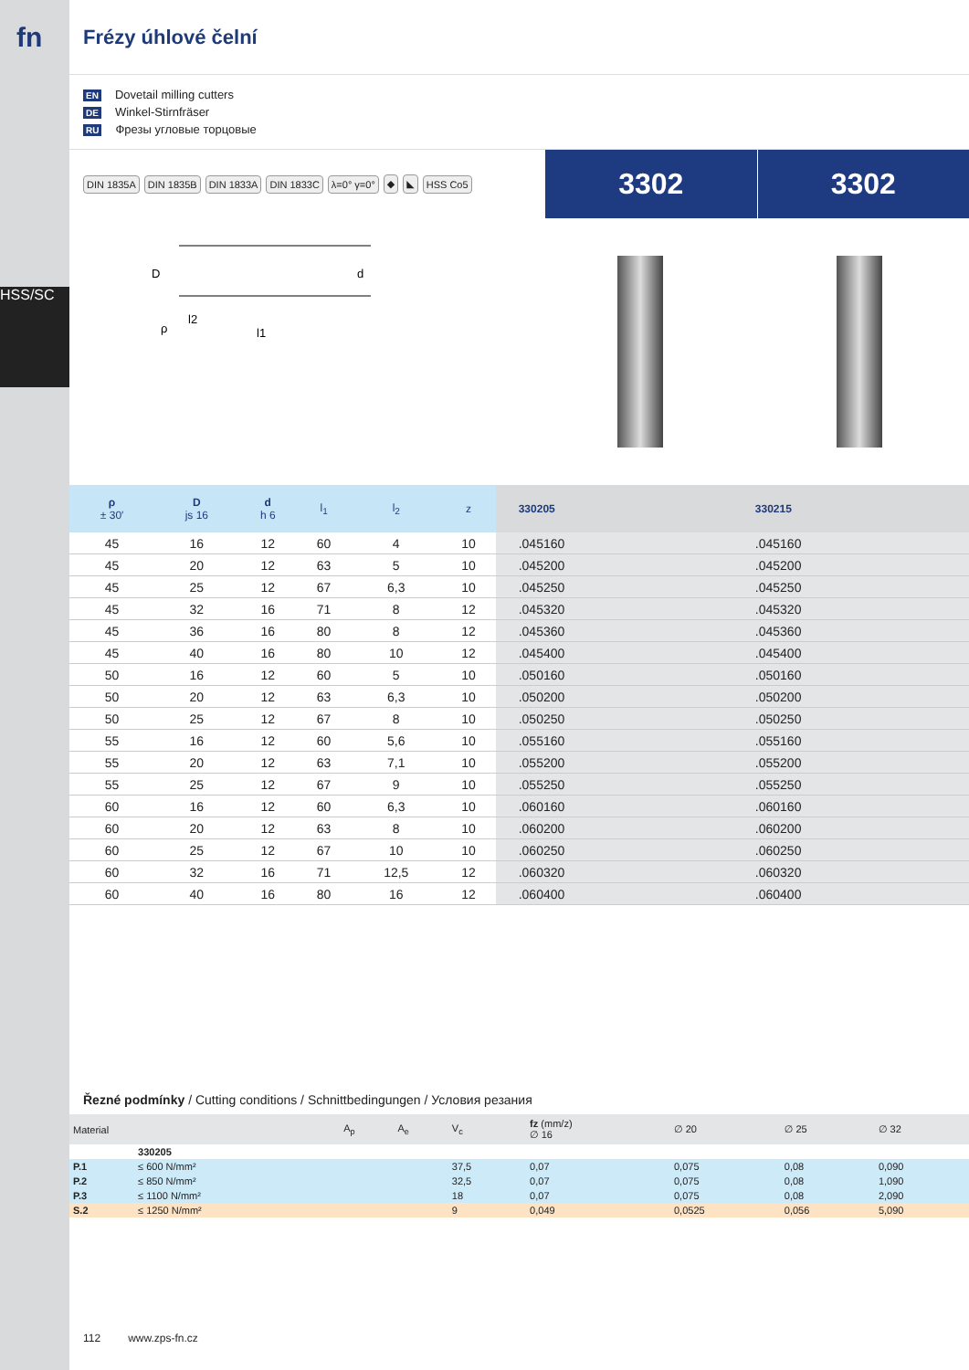fn
HSS/SC
Frézy úhlové čelní
EN Dovetail milling cutters
DE Winkel-Stirnfräser
RU Фрезы угловые торцовые
DIN 1835A DIN 1835B DIN 1833A DIN 1833C λ=0° γ=0° ◆ ◣ HSS Co5
3302 3302
D
l2
l1
ρ
d
| ρ ± 30′ | D js 16 | d h 6 | l<sub>1</sub> | l<sub>2</sub> | z | 330205 | 330215 |
| --- | --- | --- | --- | --- | --- | --- | --- |
| 45 | 16 | 12 | 60 | 4 | 10 | .045160 | .045160 |
| 45 | 20 | 12 | 63 | 5 | 10 | .045200 | .045200 |
| 45 | 25 | 12 | 67 | 6,3 | 10 | .045250 | .045250 |
| 45 | 32 | 16 | 71 | 8 | 12 | .045320 | .045320 |
| 45 | 36 | 16 | 80 | 8 | 12 | .045360 | .045360 |
| 45 | 40 | 16 | 80 | 10 | 12 | .045400 | .045400 |
| 50 | 16 | 12 | 60 | 5 | 10 | .050160 | .050160 |
| 50 | 20 | 12 | 63 | 6,3 | 10 | .050200 | .050200 |
| 50 | 25 | 12 | 67 | 8 | 10 | .050250 | .050250 |
| 55 | 16 | 12 | 60 | 5,6 | 10 | .055160 | .055160 |
| 55 | 20 | 12 | 63 | 7,1 | 10 | .055200 | .055200 |
| 55 | 25 | 12 | 67 | 9 | 10 | .055250 | .055250 |
| 60 | 16 | 12 | 60 | 6,3 | 10 | .060160 | .060160 |
| 60 | 20 | 12 | 63 | 8 | 10 | .060200 | .060200 |
| 60 | 25 | 12 | 67 | 10 | 10 | .060250 | .060250 |
| 60 | 32 | 16 | 71 | 12,5 | 12 | .060320 | .060320 |
| 60 | 40 | 16 | 80 | 16 | 12 | .060400 | .060400 |
Řezné podmínky / Cutting conditions / Schnittbedingungen / Условия резания
| Material | | A<sub>p</sub> | A<sub>e</sub> | V<sub>c</sub> | fz (mm/z) ∅ 16 | ∅ 20 | ∅ 25 | ∅ 32 |
| --- | --- | --- | --- | --- | --- | --- | --- | --- |
| | 330205 | | | | | | | |
| P.1 | ≤ 600 N/mm² | | | 37,5 | 0,07 | 0,075 | 0,08 | 0,090 |
| P.2 | ≤ 850 N/mm² | | | 32,5 | 0,07 | 0,075 | 0,08 | 1,090 |
| P.3 | ≤ 1100 N/mm² | | | 18 | 0,07 | 0,075 | 0,08 | 2,090 |
| S.2 | ≤ 1250 N/mm² | | | 9 | 0,049 | 0,0525 | 0,056 | 5,090 |
112 www.zps-fn.cz